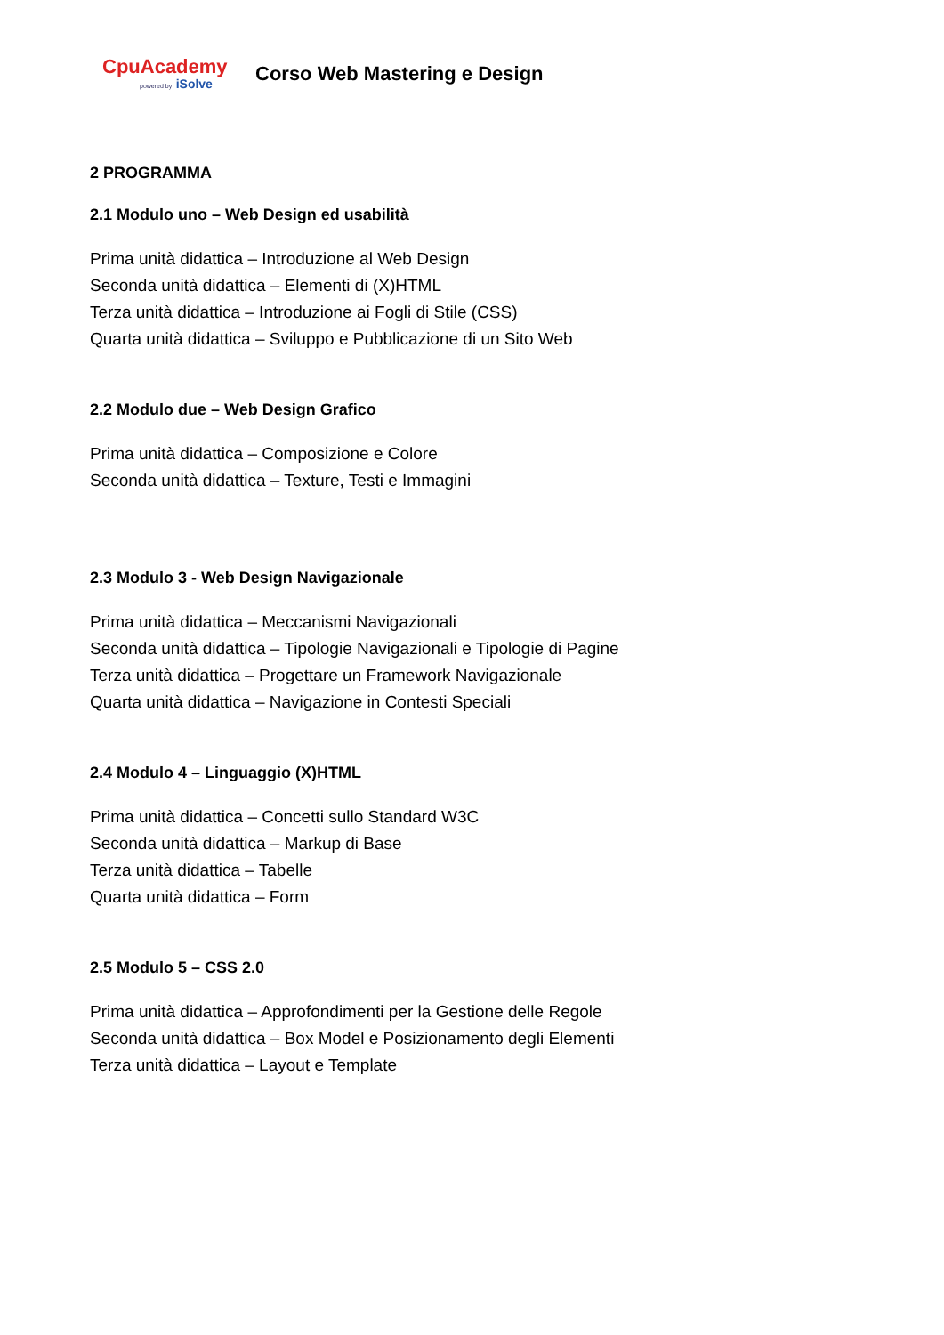CpuAcademy
powered by iSolve
Corso Web Mastering e Design
2 PROGRAMMA
2.1 Modulo uno – Web Design ed usabilità
Prima unità didattica – Introduzione al Web Design
Seconda unità didattica – Elementi di (X)HTML
Terza unità didattica – Introduzione ai Fogli di Stile (CSS)
Quarta unità didattica – Sviluppo e Pubblicazione di un Sito Web
2.2 Modulo due – Web Design Grafico
Prima unità didattica – Composizione e Colore
Seconda unità didattica – Texture, Testi e Immagini
2.3 Modulo 3 - Web Design Navigazionale
Prima unità didattica – Meccanismi Navigazionali
Seconda unità didattica – Tipologie Navigazionali e Tipologie di Pagine
Terza unità didattica – Progettare un Framework Navigazionale
Quarta unità didattica – Navigazione in Contesti Speciali
2.4 Modulo 4 – Linguaggio (X)HTML
Prima unità didattica – Concetti sullo Standard W3C
Seconda unità didattica – Markup di Base
Terza unità didattica – Tabelle
Quarta unità didattica – Form
2.5 Modulo 5 – CSS 2.0
Prima unità didattica – Approfondimenti per la Gestione delle Regole
Seconda unità didattica – Box Model e Posizionamento degli Elementi
Terza unità didattica – Layout e Template